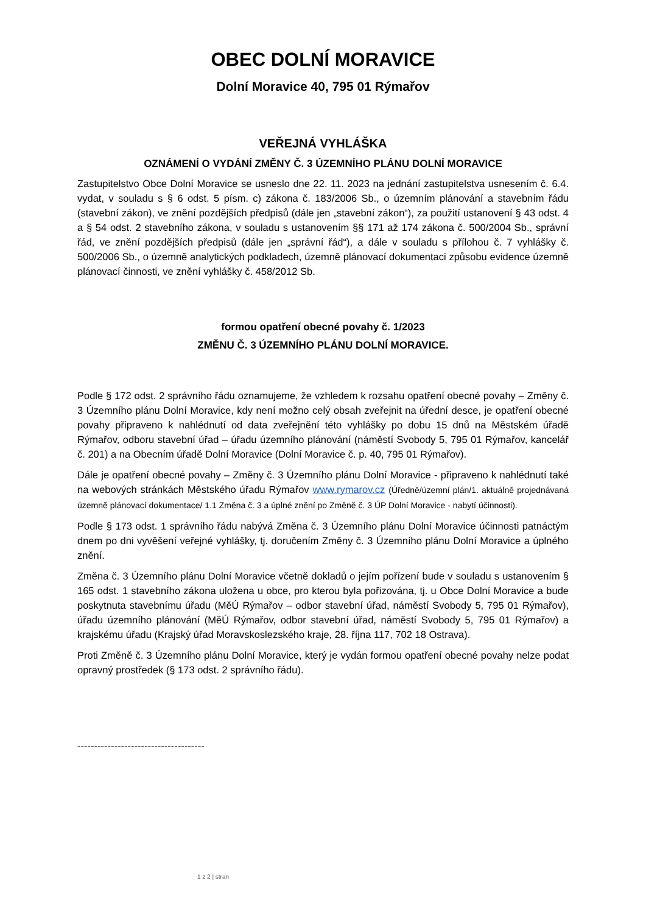OBEC DOLNÍ MORAVICE
Dolní Moravice 40, 795 01 Rýmařov
VEŘEJNÁ VYHLÁŠKA
OZNÁMENÍ O VYDÁNÍ ZMĚNY Č. 3 ÚZEMNÍHO PLÁNU DOLNÍ MORAVICE
Zastupitelstvo Obce Dolní Moravice se usneslo dne 22. 11. 2023 na jednání zastupitelstva usnesením č. 6.4. vydat, v souladu s § 6 odst. 5 písm. c) zákona č. 183/2006 Sb., o územním plánování a stavebním řádu (stavební zákon), ve znění pozdějších předpisů (dále jen „stavební zákon“), za použití ustanovení § 43 odst. 4 a § 54 odst. 2 stavebního zákona, v souladu s ustanovením §§ 171 až 174 zákona č. 500/2004 Sb., správní řád, ve znění pozdějších předpisů (dále jen „správní řád“), a dále v souladu s přílohou č. 7 vyhlášky č. 500/2006 Sb., o územně analytických podkladech, územně plánovací dokumentaci způsobu evidence územně plánovací činnosti, ve znění vyhlášky č. 458/2012 Sb.
formou opatření obecné povahy č. 1/2023
ZMĚNU Č. 3 ÚZEMNÍHO PLÁNU DOLNÍ MORAVICE.
Podle § 172 odst. 2 správního řádu oznamujeme, že vzhledem k rozsahu opatření obecné povahy – Změny č. 3 Územního plánu Dolní Moravice, kdy není možno celý obsah zveřejnit na úřední desce, je opatření obecné povahy připraveno k nahlédnutí od data zveřejnění této vyhlášky po dobu 15 dnů na Městském úřadě Rýmařov, odboru stavební úřad – úřadu územního plánování (náměstí Svobody 5, 795 01 Rýmařov, kancelář č. 201) a na Obecním úřadě Dolní Moravice (Dolní Moravice č. p. 40, 795 01 Rýmařov).
Dále je opatření obecné povahy – Změny č. 3 Územního plánu Dolní Moravice - připraveno k nahlédnutí také na webových stránkách Městského úřadu Rýmařov www.rymarov.cz (Úředně/územní plán/1. aktuálně projednávaná územně plánovací dokumentace/ 1.1 Změna č. 3 a úplné znění po Změně č. 3 ÚP Dolní Moravice - nabytí účinnosti).
Podle § 173 odst. 1 správního řádu nabývá Změna č. 3 Územního plánu Dolní Moravice účinnosti patnáctým dnem po dni vyvěšení veřejné vyhlášky, tj. doručením Změny č. 3 Územního plánu Dolní Moravice a úplného znění.
Změna č. 3 Územního plánu Dolní Moravice včetně dokladů o jejím pořízení bude v souladu s ustanovením § 165 odst. 1 stavebního zákona uložena u obce, pro kterou byla pořizována, tj. u Obce Dolní Moravice a bude poskytnuta stavebnímu úřadu (MěÚ Rýmařov – odbor stavební úřad, náměstí Svobody 5, 795 01 Rýmařov), úřadu územního plánování (MěÚ Rýmařov, odbor stavební úřad, náměstí Svobody 5, 795 01 Rýmařov) a krajskému úřadu (Krajský úřad Moravskoslezského kraje, 28. října 117, 702 18 Ostrava).
Proti Změně č. 3 Územního plánu Dolní Moravice, který je vydán formou opatření obecné povahy nelze podat opravný prostředek (§ 173 odst. 2 správního řádu).
--------------------------------------
1 z 2 | stran